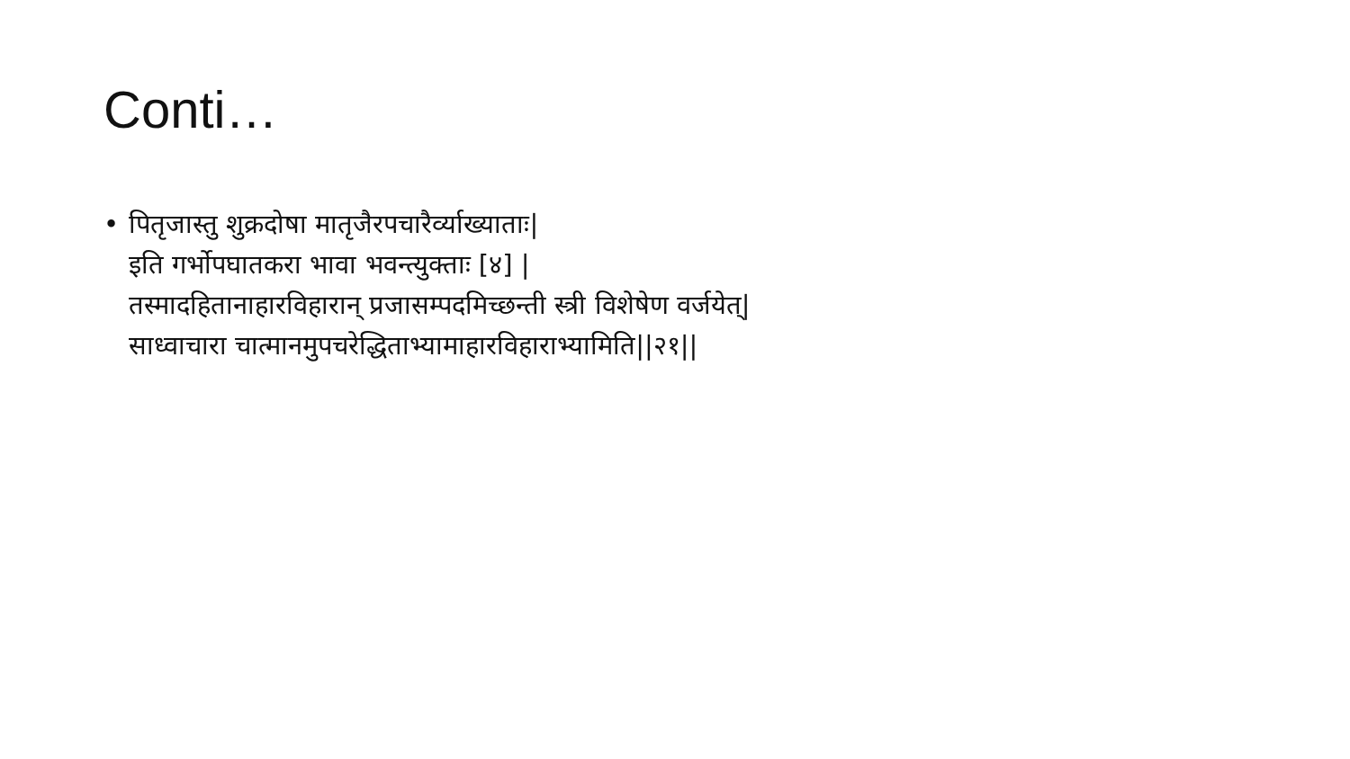Conti…
• पितृजास्तु शुक्रदोषा मातृजैरपचारैर्व्याख्याताः|
इति गर्भोपघातकरा भावा भवन्त्युक्ताः [४] |
तस्मादहितानाहारविहारान् प्रजासम्पदमिच्छन्ती स्त्री विशेषेण वर्जयेत्|
साध्वाचारा चात्मानमुपचरेद्धिताभ्यामाहारविहाराभ्यामिति||२१||